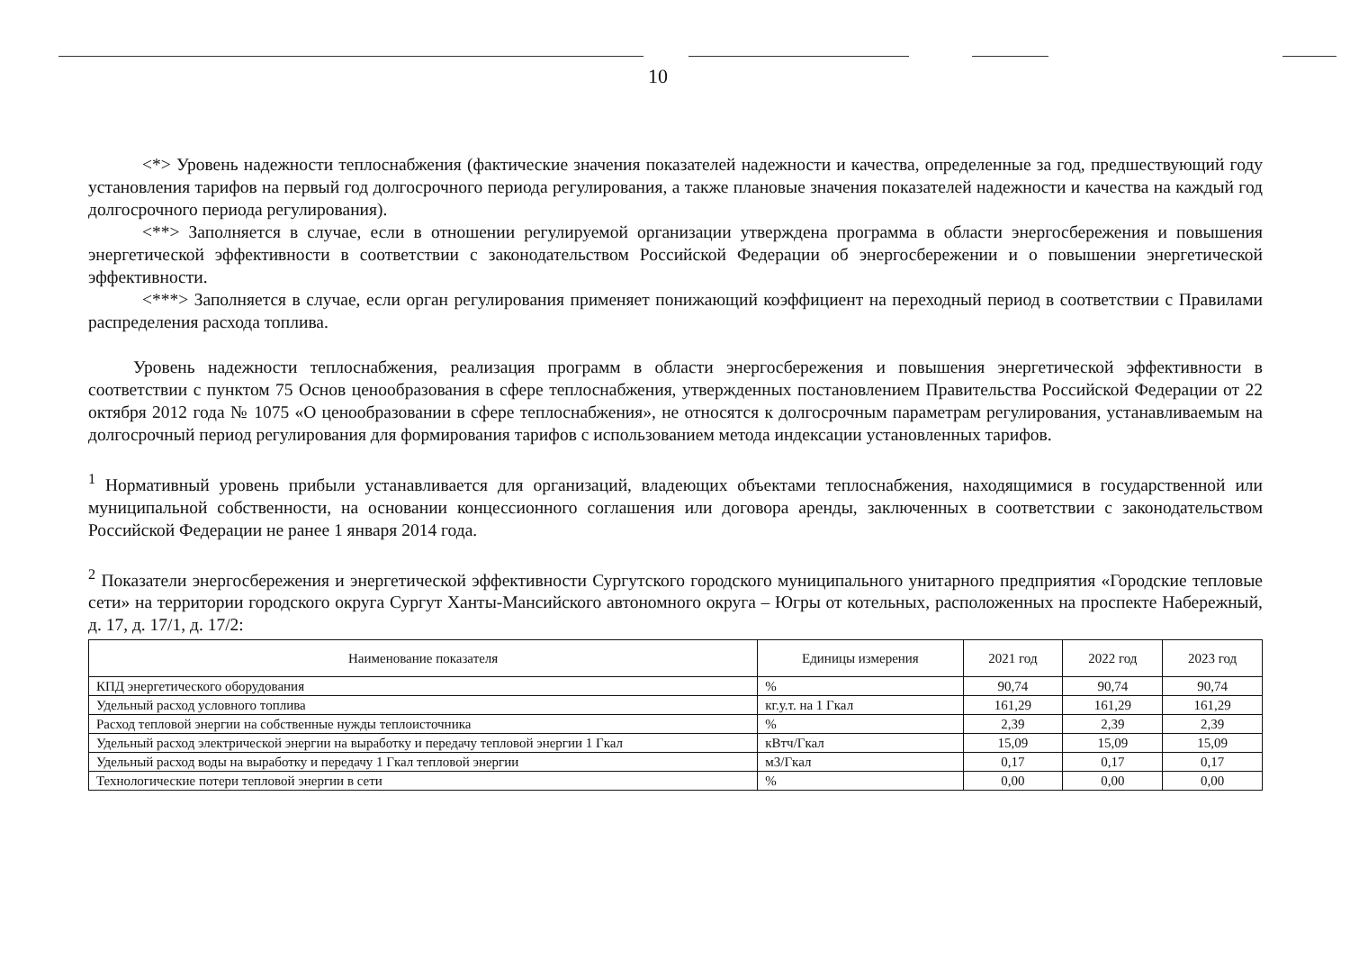10
<*> Уровень надежности теплоснабжения (фактические значения показателей надежности и качества, определенные за год, предшествующий году установления тарифов на первый год долгосрочного периода регулирования, а также плановые значения показателей надежности и качества на каждый год долгосрочного периода регулирования).
<**> Заполняется в случае, если в отношении регулируемой организации утверждена программа в области энергосбережения и повышения энергетической эффективности в соответствии с законодательством Российской Федерации об энергосбережении и о повышении энергетической эффективности.
<***> Заполняется в случае, если орган регулирования применяет понижающий коэффициент на переходный период в соответствии с Правилами распределения расхода топлива.
Уровень надежности теплоснабжения, реализация программ в области энергосбережения и повышения энергетической эффективности в соответствии с пунктом 75 Основ ценообразования в сфере теплоснабжения, утвержденных постановлением Правительства Российской Федерации от 22 октября 2012 года № 1075 «О ценообразовании в сфере теплоснабжения», не относятся к долгосрочным параметрам регулирования, устанавливаемым на долгосрочный период регулирования для формирования тарифов с использованием метода индексации установленных тарифов.
<sup>1</sup> Нормативный уровень прибыли устанавливается для организаций, владеющих объектами теплоснабжения, находящимися в государственной или муниципальной собственности, на основании концессионного соглашения или договора аренды, заключенных в соответствии с законодательством Российской Федерации не ранее 1 января 2014 года.
<sup>2</sup> Показатели энергосбережения и энергетической эффективности Сургутского городского муниципального унитарного предприятия «Городские тепловые сети» на территории городского округа Сургут Ханты-Мансийского автономного округа – Югры от котельных, расположенных на проспекте Набережный, д. 17, д. 17/1, д. 17/2:
| Наименование показателя | Единицы измерения | 2021 год | 2022 год | 2023 год |
| --- | --- | --- | --- | --- |
| КПД энергетического оборудования | % | 90,74 | 90,74 | 90,74 |
| Удельный расход условного топлива | кг.у.т. на 1 Гкал | 161,29 | 161,29 | 161,29 |
| Расход тепловой энергии на собственные нужды теплоисточника | % | 2,39 | 2,39 | 2,39 |
| Удельный расход электрической энергии на выработку и передачу тепловой энергии 1 Гкал | кВтч/Гкал | 15,09 | 15,09 | 15,09 |
| Удельный расход воды на выработку и передачу 1 Гкал тепловой энергии | м3/Гкал | 0,17 | 0,17 | 0,17 |
| Технологические потери тепловой энергии в сети | % | 0,00 | 0,00 | 0,00 |